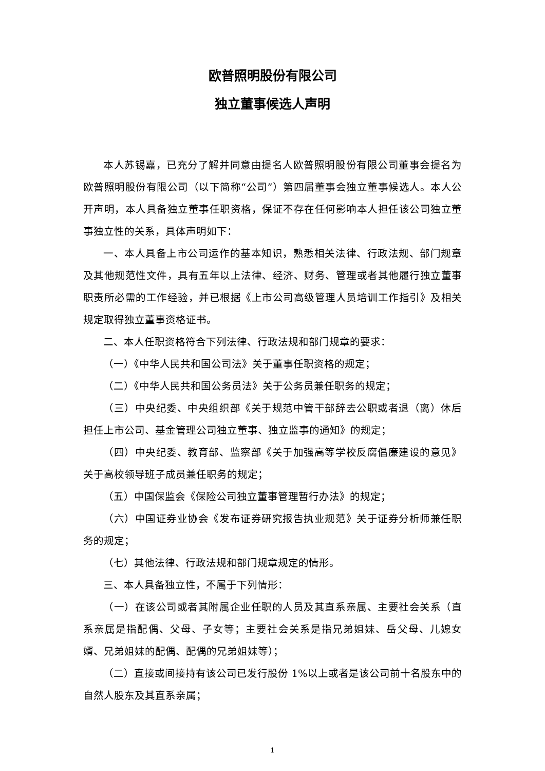欧普照明股份有限公司
独立董事候选人声明
本人苏锡嘉，已充分了解并同意由提名人欧普照明股份有限公司董事会提名为欧普照明股份有限公司（以下简称“公司”）第四届董事会独立董事候选人。本人公开声明，本人具备独立董事任职资格，保证不存在任何影响本人担任该公司独立董事独立性的关系，具体声明如下：
一、本人具备上市公司运作的基本知识，熟悉相关法律、行政法规、部门规章及其他规范性文件，具有五年以上法律、经济、财务、管理或者其他履行独立董事职责所必需的工作经验，并已根据《上市公司高级管理人员培训工作指引》及相关规定取得独立董事资格证书。
二、本人任职资格符合下列法律、行政法规和部门规章的要求：
（一）《中华人民共和国公司法》关于董事任职资格的规定；
（二）《中华人民共和国公务员法》关于公务员兼任职务的规定；
（三）中央纪委、中央组织部《关于规范中管干部辞去公职或者退（离）休后担任上市公司、基金管理公司独立董事、独立监事的通知》的规定；
（四）中央纪委、教育部、监察部《关于加强高等学校反腐倡廉建设的意见》关于高校领导班子成员兼任职务的规定；
（五）中国保监会《保险公司独立董事管理暂行办法》的规定；
（六）中国证券业协会《发布证券研究报告执业规范》关于证券分析师兼任职务的规定；
（七）其他法律、行政法规和部门规章规定的情形。
三、本人具备独立性，不属于下列情形：
（一）在该公司或者其附属企业任职的人员及其直系亲属、主要社会关系（直系亲属是指配偶、父母、子女等；主要社会关系是指兄弟姐妹、岳父母、儿媳女婿、兄弟姐妹的配偶、配偶的兄弟姐妹等）；
（二）直接或间接持有该公司已发行股份 1%以上或者是该公司前十名股东中的自然人股东及其直系亲属；
1